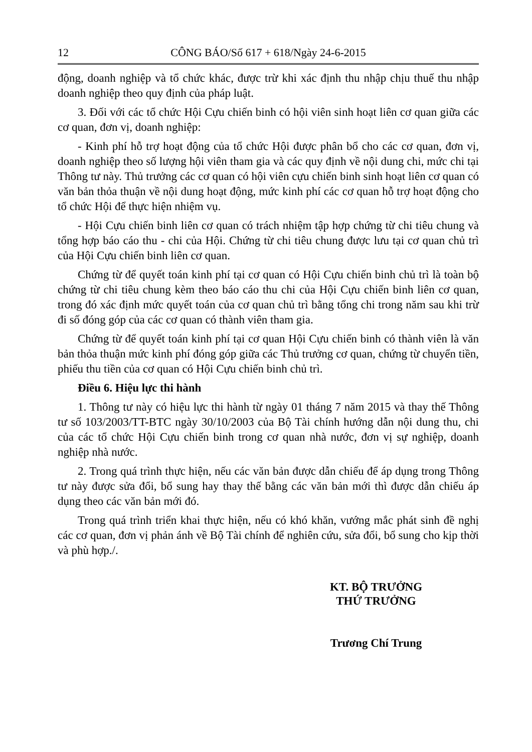12 CÔNG BÁO/Số 617 + 618/Ngày 24-6-2015
động, doanh nghiệp và tổ chức khác, được trừ khi xác định thu nhập chịu thuế thu nhập doanh nghiệp theo quy định của pháp luật.
3. Đối với các tổ chức Hội Cựu chiến binh có hội viên sinh hoạt liên cơ quan giữa các cơ quan, đơn vị, doanh nghiệp:
- Kinh phí hỗ trợ hoạt động của tổ chức Hội được phân bổ cho các cơ quan, đơn vị, doanh nghiệp theo số lượng hội viên tham gia và các quy định về nội dung chi, mức chi tại Thông tư này. Thủ trưởng các cơ quan có hội viên cựu chiến binh sinh hoạt liên cơ quan có văn bản thỏa thuận về nội dung hoạt động, mức kinh phí các cơ quan hỗ trợ hoạt động cho tổ chức Hội để thực hiện nhiệm vụ.
- Hội Cựu chiến binh liên cơ quan có trách nhiệm tập hợp chứng từ chi tiêu chung và tổng hợp báo cáo thu - chi của Hội. Chứng từ chi tiêu chung được lưu tại cơ quan chủ trì của Hội Cựu chiến binh liên cơ quan.
Chứng từ để quyết toán kinh phí tại cơ quan có Hội Cựu chiến binh chủ trì là toàn bộ chứng từ chi tiêu chung kèm theo báo cáo thu chi của Hội Cựu chiến binh liên cơ quan, trong đó xác định mức quyết toán của cơ quan chủ trì bằng tổng chi trong năm sau khi trừ đi số đóng góp của các cơ quan có thành viên tham gia.
Chứng từ để quyết toán kinh phí tại cơ quan Hội Cựu chiến binh có thành viên là văn bản thỏa thuận mức kinh phí đóng góp giữa các Thủ trưởng cơ quan, chứng từ chuyển tiền, phiếu thu tiền của cơ quan có Hội Cựu chiến binh chủ trì.
Điều 6. Hiệu lực thi hành
1. Thông tư này có hiệu lực thi hành từ ngày 01 tháng 7 năm 2015 và thay thế Thông tư số 103/2003/TT-BTC ngày 30/10/2003 của Bộ Tài chính hướng dẫn nội dung thu, chi của các tổ chức Hội Cựu chiến binh trong cơ quan nhà nước, đơn vị sự nghiệp, doanh nghiệp nhà nước.
2. Trong quá trình thực hiện, nếu các văn bản được dẫn chiếu để áp dụng trong Thông tư này được sửa đổi, bổ sung hay thay thế bằng các văn bản mới thì được dẫn chiếu áp dụng theo các văn bản mới đó.
Trong quá trình triển khai thực hiện, nếu có khó khăn, vướng mắc phát sinh đề nghị các cơ quan, đơn vị phản ánh về Bộ Tài chính để nghiên cứu, sửa đổi, bổ sung cho kịp thời và phù hợp./.
KT. BỘ TRƯỞNG
THỨ TRƯỞNG
Trương Chí Trung